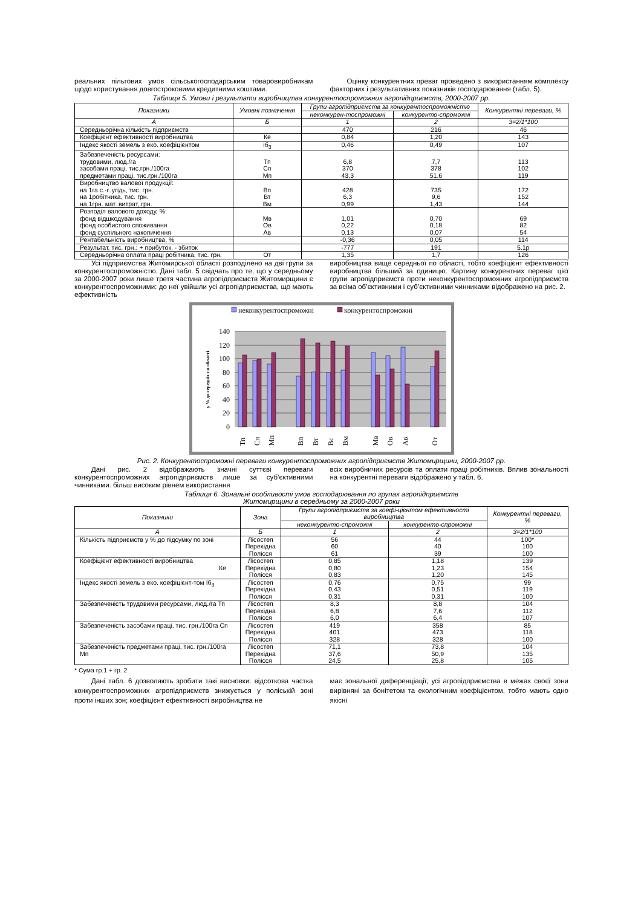реальних пільгових умов сільськогосподарським товаровиробникам щодо користування довгостроковими кредитними коштами.
Оцінку конкурентних преваг проведено з використанням комплексу факторних і результативних показників господарювання (табл. 5).
Таблиця 5. Умови і результати виробництва конкурентоспроможних агропідприємств, 2000-2007 рр.
| Показники | Умовні позначення | Групи агропідприємств за конкурентоспроможністю | | Конкурентні переваги, % |
| --- | --- | --- | --- | --- |
| | | неконкурен-тоспроможні | конкуренто-спроможні | |
| А | Б | 1 | 2 | 3=2/1*100 |
| Середньорічна кількість підприємств | | 470 | 216 | 46 |
| Коефіцієнт ефективності виробництва | Ке | 0,84 | 1,20 | 143 |
| Індекс якості земель з еко. коефіцієнтом | іб<sub>3</sub> | 0,46 | 0,49 | 107 |
| Забезпеченість ресурсами: трудовими, люд./га засобами праці, тис.грн./100га предметами праці, тис.грн./100га | Тп Сп Мп | 6,8 370 43,3 | 7,7 378 51,6 | 113 102 119 |
| Виробництво валової продукції: на 1га с.-г. угідь, тис. грн. на 1робітника, тис. грн. на 1грн. мат. витрат, грн. | Вп Вт Вм | 428 6,3 0,99 | 735 9,6 1,43 | 172 152 144 |
| Розподіл валового доходу, %: фонд відшкодування фонд особистого споживання фонд суспільного накопичення | Мв Ов Ав | 1,01 0,22 0,13 | 0,70 0,18 0,07 | 69 82 54 |
| Рентабельність виробництва, % | | -0,36 | 0,05 | 114 |
| Результат, тис. грн.: + прибуток, - збиток | | -777 | 191 | 5,1р |
| Середньорічна оплата праці робітника, тис. грн. | От | 1,35 | 1,7 | 126 |
Усі підприємства Житомирської області розподілено на дві групи за конкурентоспроможністю. Дані табл. 5 свідчать про те, що у середньому за 2000-2007 роки лише третя частина агропідприємств Житомирщини є конкурентоспроможними: до неї увійшли усі агропідприємства, що мають ефективність
виробництва вище середньої по області, тобто коефіцієнт ефективності виробництва більший за одиницю. Картину конкурентних переваг цієї групи агропідприємств проти неконкурентоспроможних агропідприємств за всіма об’єктивними і суб’єктивними чинниками відображено на рис. 2.
неконкурентоспроможні
конкурентоспроможні
140
120
100
80
60
40
20
0
у % до середніх по області
Тп
Сп
Мп
Вп
Вт
Вс
Вм
Мв
Ов
Ав
От
Рис. 2. Конкурентоспроможні переваги конкурентоспроможних агропідприємств Житомирщини, 2000-2007 рр.
Дані рис. 2 відображають значні суттєві переваги конкурентоспроможних агропідприємств лише за суб’єктивними чинниками: більш високим рівнем використання
всіх виробничих ресурсів та оплати праці робітників. Вплив зональності на конкурентні переваги відображено у табл. 6.
Таблиця 6. Зональні особливості умов господарювання по групах агропідприємств
Житомирщини в середньому за 2000-2007 роки
| Показники | Зона | Групи агропідприємств за коефі-цієнтом ефективності виробництва | | Конкурентні переваги, % |
| --- | --- | --- | --- | --- |
| | | неконкуренто-спроможні | конкуренто-спроможні | |
| А | Б | 1 | 2 | 3=2/1*100 |
| Кількість підприємств у % до підсумку по зоні | Лісостеп Перехідна Полісся | 56 60 61 | 44 40 39 | 100* 100 100 |
| Коефіцієнт ефективності виробництва Ке | Лісостеп Перехідна Полісся | 0,85 0,80 0,83 | 1,18 1,23 1,20 | 139 154 145 |
| Індекс якості земель з еко. коефіцієнт-том Іб<sub>3</sub> | Лісостеп Перехідна Полісся | 0,76 0,43 0,31 | 0,75 0,51 0,31 | 99 119 100 |
| Забезпеченість трудовими ресурсами, люд./га Тп | Лісостеп Перехідна Полісся | 8,3 6,8 6,0 | 8,8 7,6 6,4 | 104 112 107 |
| Забезпеченість засобами праці, тис. грн./100га Сп | Лісостеп Перехідна Полісся | 419 401 328 | 358 473 328 | 85 118 100 |
| Забезпеченість предметами праці, тис. грн./100га Мп | Лісостеп Перехідна Полісся | 71,1 37,6 24,5 | 73,8 50,9 25,8 | 104 135 105 |
* Сума гр.1 + гр. 2
Дані табл. 6 дозволяють зробити такі висновки: відсоткова частка конкурентоспроможних агропідприємств знижується у поліській зоні проти інших зон; коефіцієнт ефективності виробництва не
має зональної диференціації; усі агропідприємства в межах своєї зони вирівняні за бонітетом та екологічним коефіцієнтом, тобто мають одно якісні